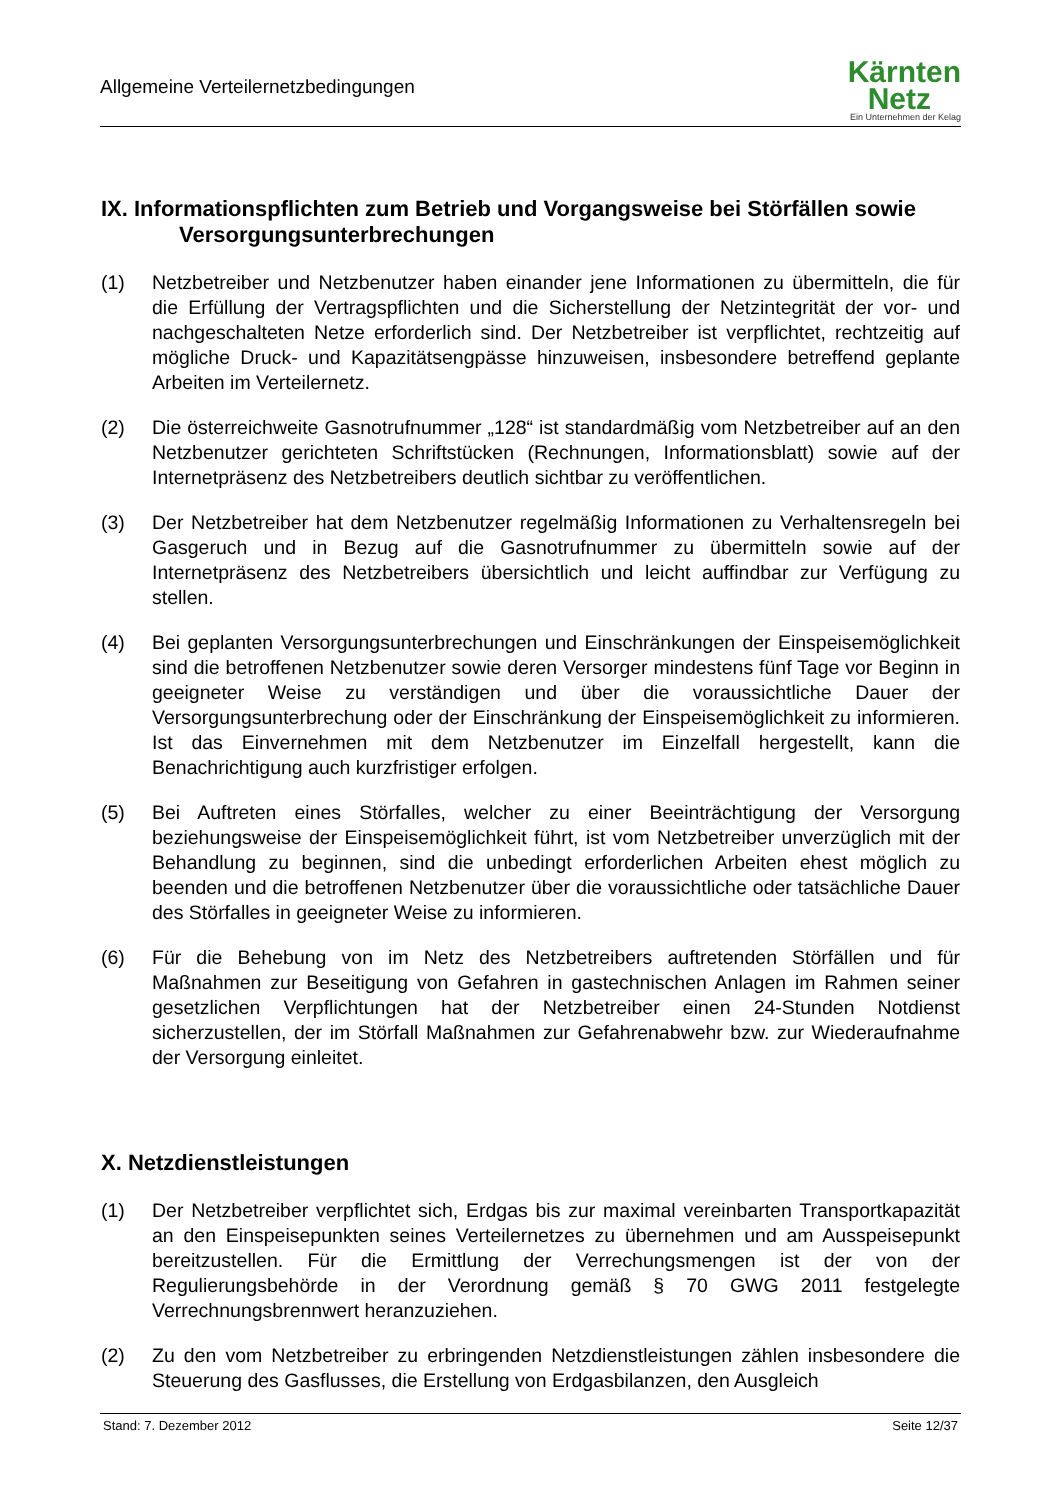Allgemeine Verteilernetzbedingungen
Kärnten
Netz
Ein Unternehmen der Kelag
IX. Informationspflichten zum Betrieb und Vorgangsweise bei Störfällen sowie Versorgungsunterbrechungen
(1) Netzbetreiber und Netzbenutzer haben einander jene Informationen zu übermitteln, die für die Erfüllung der Vertragspflichten und die Sicherstellung der Netzintegrität der vor- und nachgeschalteten Netze erforderlich sind. Der Netzbetreiber ist verpflichtet, rechtzeitig auf mögliche Druck- und Kapazitätsengpässe hinzuweisen, insbesondere betreffend geplante Arbeiten im Verteilernetz.
(2) Die österreichweite Gasnotrufnummer „128“ ist standardmäßig vom Netzbetreiber auf an den Netzbenutzer gerichteten Schriftstücken (Rechnungen, Informationsblatt) sowie auf der Internetpräsenz des Netzbetreibers deutlich sichtbar zu veröffentlichen.
(3) Der Netzbetreiber hat dem Netzbenutzer regelmäßig Informationen zu Verhaltensregeln bei Gasgeruch und in Bezug auf die Gasnotrufnummer zu übermitteln sowie auf der Internetpräsenz des Netzbetreibers übersichtlich und leicht auffindbar zur Verfügung zu stellen.
(4) Bei geplanten Versorgungsunterbrechungen und Einschränkungen der Einspeisemöglichkeit sind die betroffenen Netzbenutzer sowie deren Versorger mindestens fünf Tage vor Beginn in geeigneter Weise zu verständigen und über die voraussichtliche Dauer der Versorgungsunterbrechung oder der Einschränkung der Einspeisemöglichkeit zu informieren. Ist das Einvernehmen mit dem Netzbenutzer im Einzelfall hergestellt, kann die Benachrichtigung auch kurzfristiger erfolgen.
(5) Bei Auftreten eines Störfalles, welcher zu einer Beeinträchtigung der Versorgung beziehungsweise der Einspeisemöglichkeit führt, ist vom Netzbetreiber unverzüglich mit der Behandlung zu beginnen, sind die unbedingt erforderlichen Arbeiten ehest möglich zu beenden und die betroffenen Netzbenutzer über die voraussichtliche oder tatsächliche Dauer des Störfalles in geeigneter Weise zu informieren.
(6) Für die Behebung von im Netz des Netzbetreibers auftretenden Störfällen und für Maßnahmen zur Beseitigung von Gefahren in gastechnischen Anlagen im Rahmen seiner gesetzlichen Verpflichtungen hat der Netzbetreiber einen 24-Stunden Notdienst sicherzustellen, der im Störfall Maßnahmen zur Gefahrenabwehr bzw. zur Wiederaufnahme der Versorgung einleitet.
X. Netzdienstleistungen
(1) Der Netzbetreiber verpflichtet sich, Erdgas bis zur maximal vereinbarten Transportkapazität an den Einspeisepunkten seines Verteilernetzes zu übernehmen und am Ausspeisepunkt bereitzustellen. Für die Ermittlung der Verrechungsmengen ist der von der Regulierungsbehörde in der Verordnung gemäß § 70 GWG 2011 festgelegte Verrechnungsbrennwert heranzuziehen.
(2) Zu den vom Netzbetreiber zu erbringenden Netzdienstleistungen zählen insbesondere die Steuerung des Gasflusses, die Erstellung von Erdgasbilanzen, den Ausgleich
Stand: 7. Dezember 2012 Seite 12/37